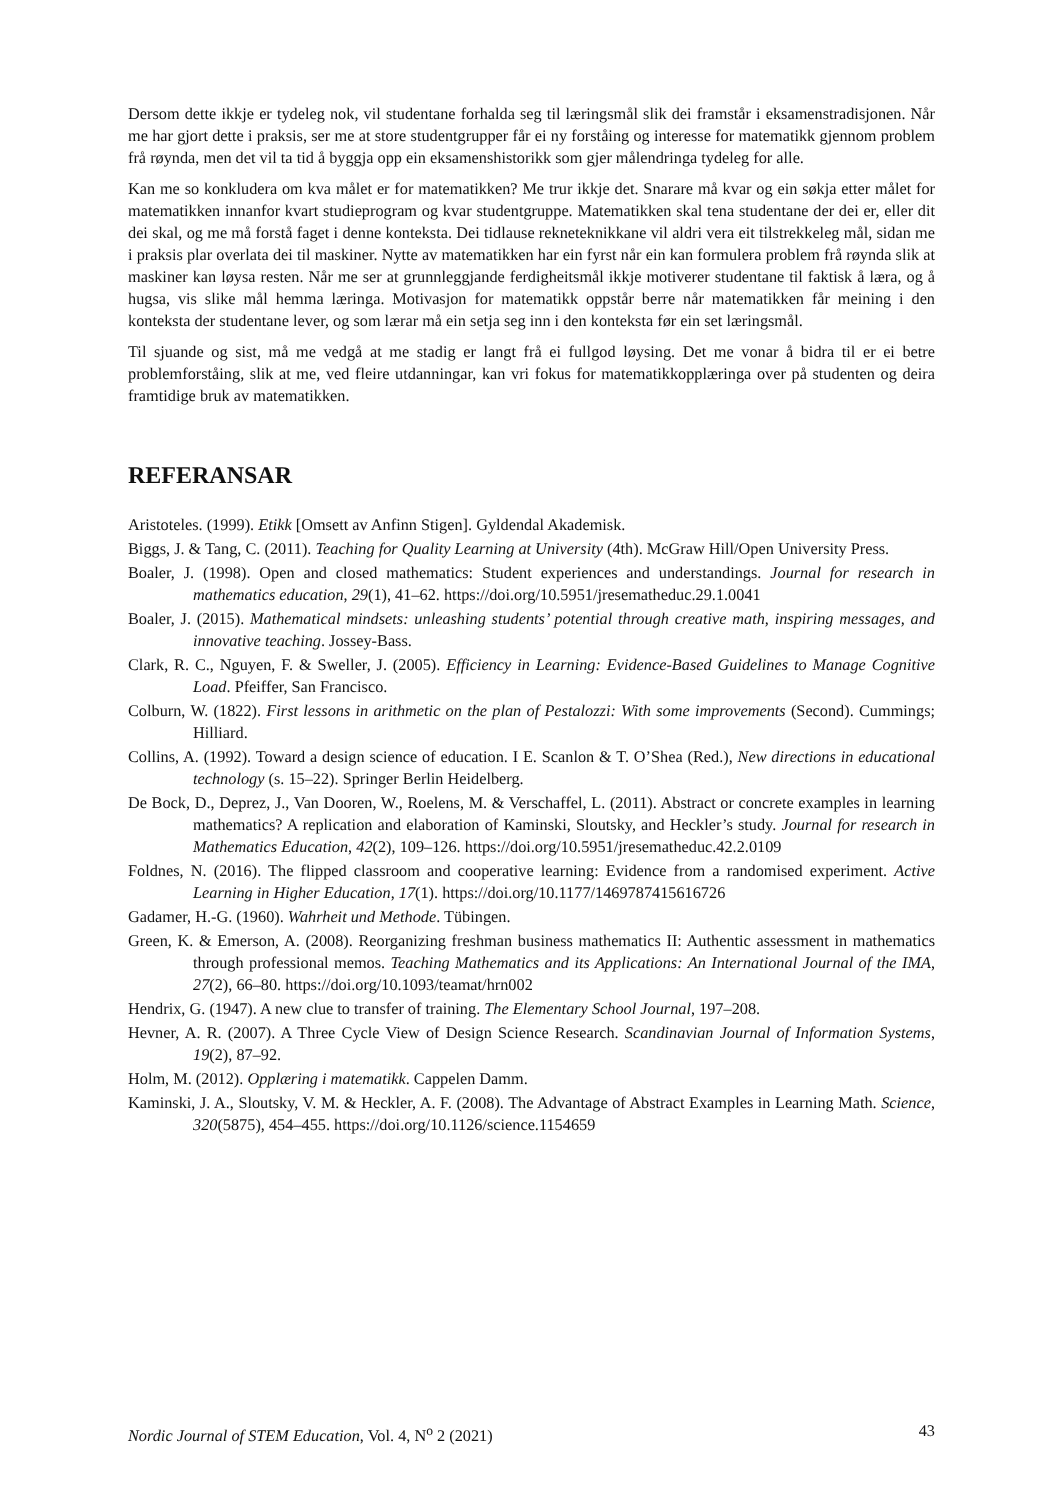Dersom dette ikkje er tydeleg nok, vil studentane forhalda seg til læringsmål slik dei framstår i eksamens­tradisjonen. Når me har gjort dette i praksis, ser me at store studentgrupper får ei ny forståing og interesse for matematikk gjennom problem frå røynda, men det vil ta tid å byggja opp ein eksamenshistorikk som gjer målendringa tydeleg for alle.
Kan me so konkludera om kva målet er for matematikken? Me trur ikkje det. Snarare må kvar og ein søkja etter målet for matematikken innanfor kvart studieprogram og kvar studentgruppe. Matematikken skal tena studentane der dei er, eller dit dei skal, og me må forstå faget i denne konteksta. Dei tidlause rekneteknikkane vil aldri vera eit tilstrekkeleg mål, sidan me i praksis plar overlata dei til maskiner. Nytte av matematikken har ein fyrst når ein kan formulera problem frå røynda slik at maskiner kan løysa resten. Når me ser at grunnleggjande ferdigheitsmål ikkje motiverer studentane til faktisk å læra, og å hugsa, vis slike mål hemma læringa. Motivasjon for matematikk oppstår berre når matematikken får meining i den konteksta der studentane lever, og som lærar må ein setja seg inn i den konteksta før ein set læringsmål.
Til sjuande og sist, må me vedgå at me stadig er langt frå ei fullgod løysing. Det me vonar å bidra til er ei betre problemforståing, slik at me, ved fleire utdanningar, kan vri fokus for matematikkopplæringa over på studenten og deira framtidige bruk av matematikken.
REFERANSAR
Aristoteles. (1999). Etikk [Omsett av Anfinn Stigen]. Gyldendal Akademisk.
Biggs, J. & Tang, C. (2011). Teaching for Quality Learning at University (4th). McGraw Hill/Open University Press.
Boaler, J. (1998). Open and closed mathematics: Student experiences and understandings. Journal for research in mathematics education, 29(1), 41–62. https://doi.org/10.5951/jresematheduc.29.1.0041
Boaler, J. (2015). Mathematical mindsets: unleashing students’ potential through creative math, inspiring messages, and innovative teaching. Jossey-Bass.
Clark, R. C., Nguyen, F. & Sweller, J. (2005). Efficiency in Learning: Evidence-Based Guidelines to Manage Cognitive Load. Pfeiffer, San Francisco.
Colburn, W. (1822). First lessons in arithmetic on the plan of Pestalozzi: With some improvements (Second). Cummings; Hilliard.
Collins, A. (1992). Toward a design science of education. I E. Scanlon & T. O’Shea (Red.), New directions in educational technology (s. 15–22). Springer Berlin Heidelberg.
De Bock, D., Deprez, J., Van Dooren, W., Roelens, M. & Verschaffel, L. (2011). Abstract or concrete examples in learning mathematics? A replication and elaboration of Kaminski, Sloutsky, and Heckler’s study. Journal for research in Mathematics Education, 42(2), 109–126. https://doi.org/10.5951/jresematheduc.42.2.0109
Foldnes, N. (2016). The flipped classroom and cooperative learning: Evidence from a randomised experiment. Active Learning in Higher Education, 17(1). https://doi.org/10.1177/1469787415616726
Gadamer, H.-G. (1960). Wahrheit und Methode. Tübingen.
Green, K. & Emerson, A. (2008). Reorganizing freshman business mathematics II: Authentic assessment in mathematics through professional memos. Teaching Mathematics and its Applications: An International Journal of the IMA, 27(2), 66–80. https://doi.org/10.1093/teamat/hrn002
Hendrix, G. (1947). A new clue to transfer of training. The Elementary School Journal, 197–208.
Hevner, A. R. (2007). A Three Cycle View of Design Science Research. Scandinavian Journal of Information Systems, 19(2), 87–92.
Holm, M. (2012). Opplæring i matematikk. Cappelen Damm.
Kaminski, J. A., Sloutsky, V. M. & Heckler, A. F. (2008). The Advantage of Abstract Examples in Learning Math. Science, 320(5875), 454–455. https://doi.org/10.1126/science.1154659
Nordic Journal of STEM Education, Vol. 4, N<sup>o</sup> 2 (2021) 43